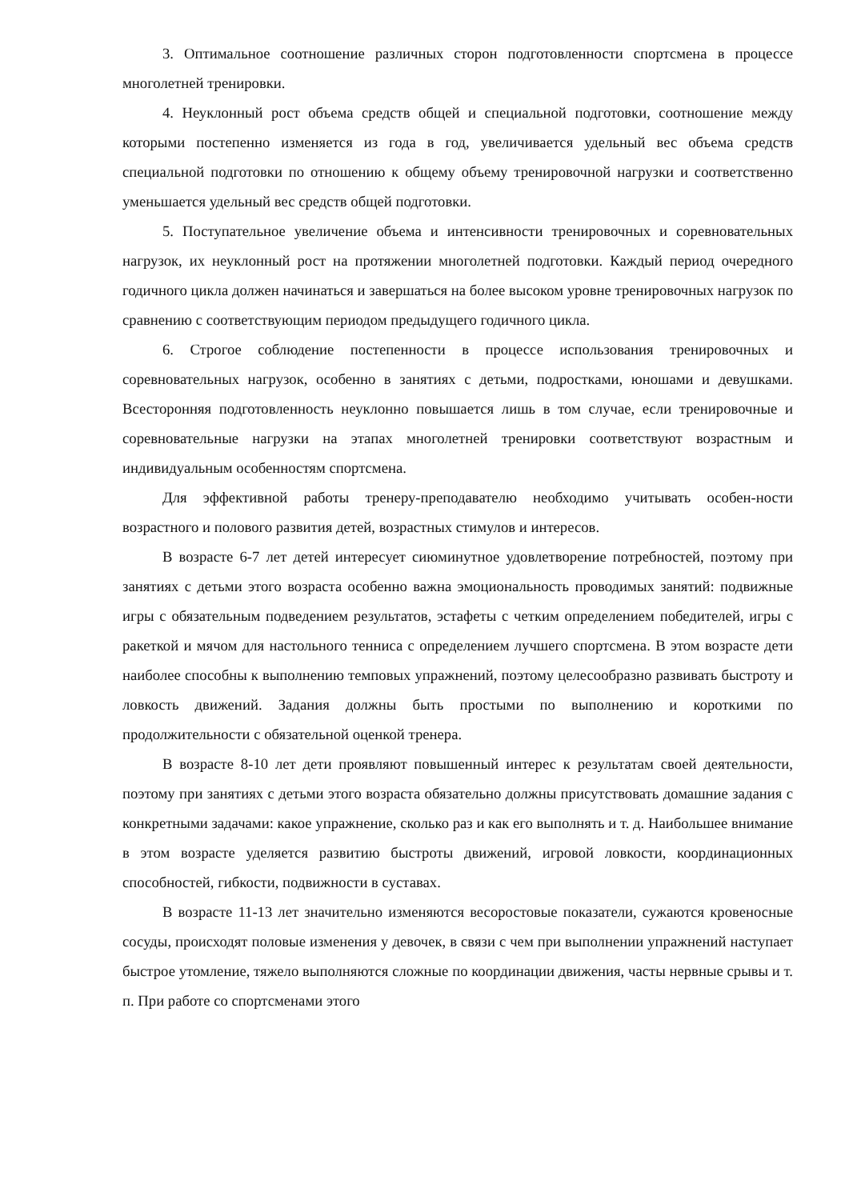3. Оптимальное соотношение различных сторон подготовленности спортсмена в процессе многолетней тренировки.
4. Неуклонный рост объема средств общей и специальной подготовки, соотношение между которыми постепенно изменяется из года в год, увеличивается удельный вес объема средств специальной подготовки по отношению к общему объему тренировочной нагрузки и соответственно уменьшается удельный вес средств общей подготовки.
5. Поступательное увеличение объема и интенсивности тренировочных и соревновательных нагрузок, их неуклонный рост на протяжении многолетней подготовки. Каждый период очередного годичного цикла должен начинаться и завершаться на более высоком уровне тренировочных нагрузок по сравнению с соответствующим периодом предыдущего годичного цикла.
6. Строгое соблюдение постепенности в процессе использования тренировочных и соревновательных нагрузок, особенно в занятиях с детьми, подростками, юношами и девушками. Всесторонняя подготовленность неуклонно повышается лишь в том случае, если тренировочные и соревновательные нагрузки на этапах многолетней тренировки соответствуют возрастным и индивидуальным особенностям спортсмена.
Для эффективной работы тренеру-преподавателю необходимо учитывать особен-ности возрастного и полового развития детей, возрастных стимулов и интересов.
В возрасте 6-7 лет детей интересует сиюминутное удовлетворение потребностей, поэтому при занятиях с детьми этого возраста особенно важна эмоциональность проводимых занятий: подвижные игры с обязательным подведением результатов, эстафеты с четким определением победителей, игры с ракеткой и мячом для настольного тенниса с определением лучшего спортсмена. В этом возрасте дети наиболее способны к выполнению темповых упражнений, поэтому целесообразно развивать быстроту и ловкость движений. Задания должны быть простыми по выполнению и короткими по продолжительности с обязательной оценкой тренера.
В возрасте 8-10 лет дети проявляют повышенный интерес к результатам своей деятельности, поэтому при занятиях с детьми этого возраста обязательно должны присутствовать домашние задания с конкретными задачами: какое упражнение, сколько раз и как его выполнять и т. д. Наибольшее внимание в этом возрасте уделяется развитию быстроты движений, игровой ловкости, координационных способностей, гибкости, подвижности в суставах.
В возрасте 11-13 лет значительно изменяются весоростовые показатели, сужаются кровеносные сосуды, происходят половые изменения у девочек, в связи с чем при выполнении упражнений наступает быстрое утомление, тяжело выполняются сложные по координации движения, часты нервные срывы и т. п. При работе со спортсменами этого